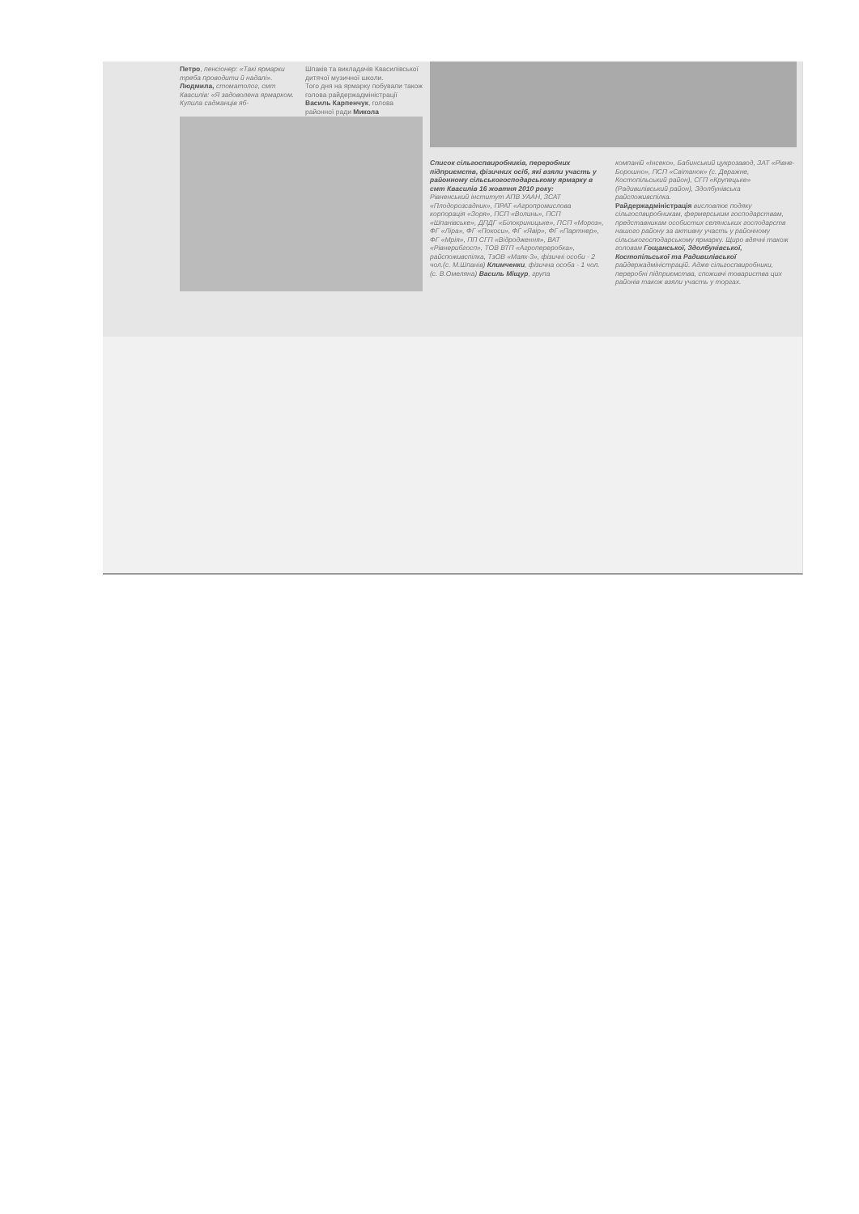Петро, пенсіонер: «Такі ярмарки треба проводити й надалі».
Людмила, стоматолог, смт Квасилів: «Я задоволена ярмарком. Купила саджанців яб-
Шпаків та викладачів Квасилівської дитячої музичної школи.
Того дня на ярмарку побували також голова райдержадміністрації Василь Карпенчук, голова районної ради Микола
Список сільгоспвиробників, переробних підприємств, фізичних осіб, які взяли участь у районному сільськогосподарському ярмарку в смт Квасилів 16 жовтня 2010 року:
Рівненський інститут АПВ УААН, ЗСАТ «Плодорозсадник», ПРАТ «Агропромислова корпорація «Зоря», ПСП «Волинь», ПСП «Шпанівське», ДПДГ «Білокриницьке», ПСП «Мороз», ФГ «Ліра», ФГ «Покоси», ФГ «Явір», ФГ «Партнер», ФГ «Мрія», ПП СГП «Відродження», ВАТ «Рівнерибгосп», ТОВ ВТП «Агропереробка», райспоживспілка, ТзОВ «Маяк-3», фізичні особи - 2 чол.(с. М.Шпанів) Климченки, фізична особа - 1 чол. (с. В.Омеляна) Василь Міщур, група
компаній «Інсеко», Бабинський цукрозавод, ЗАТ «Рівне-Борошно», ПСП «Світанок» (с. Деражне, Костопільський район), СГП «Крупецьке» (Радивилівський район), Здолбунівська райспоживспілка.
Райдержадміністрація висловлює подяку сільгоспвиробникам, фермерським господарствам, представникам особистих селянських господарств нашого району за активну участь у районному сільськогосподарському ярмарку. Щиро вдячні також головам Гощанської, Здолбунівської, Костопільської та Радивилівської райдержадміністрацій. Адже сільгоспвиробники, переробні підприємства, споживчі товариства цих районів також взяли участь у торгах.